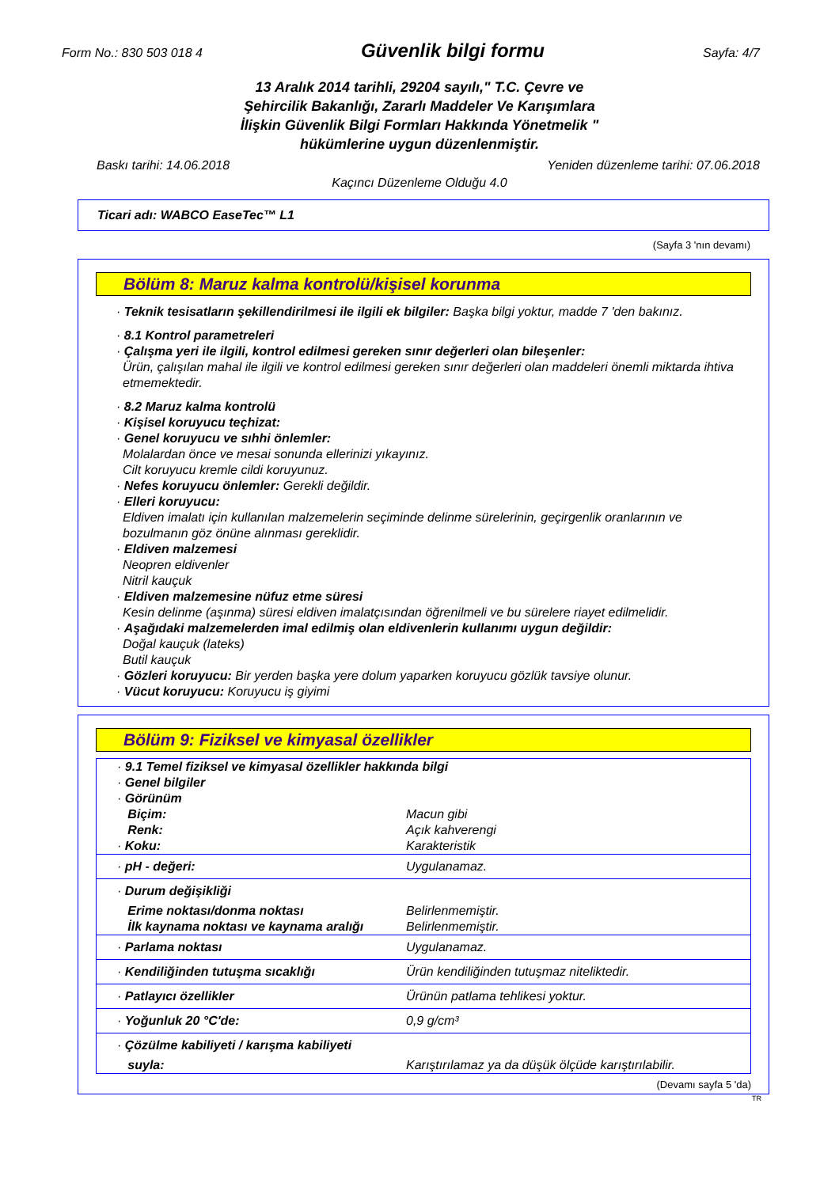Form No.: 830 503 018 4 Güvenlik bilgi formu Sayfa: 4/7
13 Aralık 2014 tarihli, 29204 sayılı," T.C. Çevre ve
Şehircilik Bakanlığı, Zararlı Maddeler Ve Karışımlara
İlişkin Güvenlik Bilgi Formları Hakkında Yönetmelik "
hükümlerine uygun düzenlenmiştir.
Baskı tarihi: 14.06.2018 Yeniden düzenleme tarihi: 07.06.2018
Kaçıncı Düzenleme Olduğu 4.0
Ticari adı: WABCO EaseTec™ L1
(Sayfa 3 'nın devamı)
Bölüm 8: Maruz kalma kontrolü/kişisel korunma
· Teknik tesisatların şekillendirilmesi ile ilgili ek bilgiler: Başka bilgi yoktur, madde 7 'den bakınız.
· 8.1 Kontrol parametreleri
· Çalışma yeri ile ilgili, kontrol edilmesi gereken sınır değerleri olan bileşenler:
Ürün, çalışılan mahal ile ilgili ve kontrol edilmesi gereken sınır değerleri olan maddeleri önemli miktarda ihtiva etmemektedir.
· 8.2 Maruz kalma kontrolü
· Kişisel koruyucu teçhizat:
· Genel koruyucu ve sıhhi önlemler:
Molalardan önce ve mesai sonunda ellerinizi yıkayınız.
Cilt koruyucu kremle cildi koruyunuz.
· Nefes koruyucu önlemler: Gerekli değildir.
· Elleri koruyucu:
Eldiven imalatı için kullanılan malzemelerin seçiminde delinme sürelerinin, geçirgenlik oranlarının ve bozulmanın göz önüne alınması gereklidir.
· Eldiven malzemesi
Neopren eldivenler
Nitril kauçuk
· Eldiven malzemesine nüfuz etme süresi
Kesin delinme (aşınma) süresi eldiven imalatçısından öğrenilmeli ve bu sürelere riayet edilmelidir.
· Aşağıdaki malzemelerden imal edilmiş olan eldivenlerin kullanımı uygun değildir:
Doğal kauçuk (lateks)
Butil kauçuk
· Gözleri koruyucu: Bir yerden başka yere dolum yaparken koruyucu gözlük tavsiye olunur.
· Vücut koruyucu: Koruyucu iş giyimi
Bölüm 9: Fiziksel ve kimyasal özellikler
| · 9.1 Temel fiziksel ve kimyasal özellikler hakkında bilgi · Genel bilgiler · Görünüm | |
| Biçim: | Macun gibi |
| Renk: | Açık kahverengi |
| · Koku: | Karakteristik |
| · pH - değeri: | Uygulanamaz. |
| · Durum değişikliği | |
| Erime noktası/donma noktası | Belirlenmemiştir. |
| İlk kaynama noktası ve kaynama aralığı | Belirlenmemiştir. |
| · Parlama noktası | Uygulanamaz. |
| · Kendiliğinden tutuşma sıcaklığı | Ürün kendiliğinden tutuşmaz niteliktedir. |
| · Patlayıcı özellikler | Ürünün patlama tehlikesi yoktur. |
| · Yoğunluk 20 °C'de: | 0,9 g/cm³ |
| · Çözülme kabiliyeti / karışma kabiliyeti | |
| suyla: | Karıştırılamaz ya da düşük ölçüde karıştırılabilir. |
(Devamı sayfa 5 'da)
TR